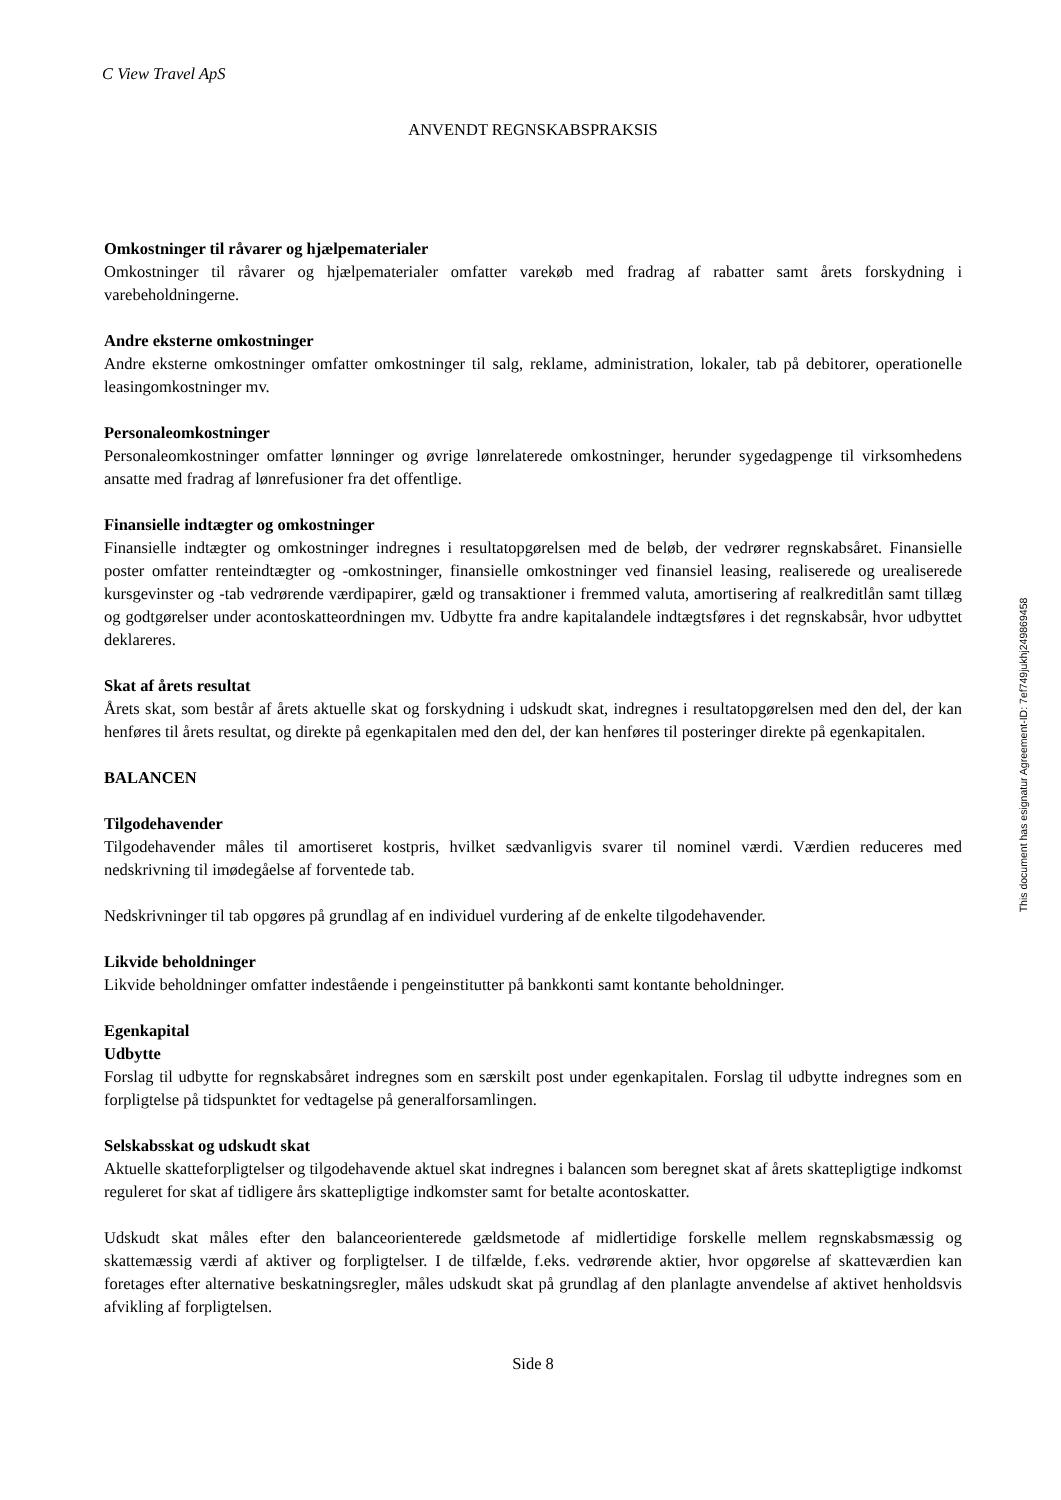C View Travel ApS
ANVENDT REGNSKABSPRAKSIS
Omkostninger til råvarer og hjælpematerialer
Omkostninger til råvarer og hjælpematerialer omfatter varekøb med fradrag af rabatter samt årets forskydning i varebeholdningerne.
Andre eksterne omkostninger
Andre eksterne omkostninger omfatter omkostninger til salg, reklame, administration, lokaler, tab på debitorer, operationelle leasingomkostninger mv.
Personaleomkostninger
Personaleomkostninger omfatter lønninger og øvrige lønrelaterede omkostninger, herunder sygedagpenge til virksomhedens ansatte med fradrag af lønrefusioner fra det offentlige.
Finansielle indtægter og omkostninger
Finansielle indtægter og omkostninger indregnes i resultatopgørelsen med de beløb, der vedrører regnskabsåret. Finansielle poster omfatter renteindtægter og -omkostninger, finansielle omkostninger ved finansiel leasing, realiserede og urealiserede kursgevinster og -tab vedrørende værdipapirer, gæld og transaktioner i fremmed valuta, amortisering af realkreditlån samt tillæg og godtgørelser under acontoskatteordningen mv. Udbytte fra andre kapitalandele indtægtsføres i det regnskabsår, hvor udbyttet deklareres.
Skat af årets resultat
Årets skat, som består af årets aktuelle skat og forskydning i udskudt skat, indregnes i resultatopgørelsen med den del, der kan henføres til årets resultat, og direkte på egenkapitalen med den del, der kan henføres til posteringer direkte på egenkapitalen.
BALANCEN
Tilgodehavender
Tilgodehavender måles til amortiseret kostpris, hvilket sædvanligvis svarer til nominel værdi. Værdien reduceres med nedskrivning til imødegåelse af forventede tab.
Nedskrivninger til tab opgøres på grundlag af en individuel vurdering af de enkelte tilgodehavender.
Likvide beholdninger
Likvide beholdninger omfatter indestående i pengeinstitutter på bankkonti samt kontante beholdninger.
Egenkapital
Udbytte
Forslag til udbytte for regnskabsåret indregnes som en særskilt post under egenkapitalen. Forslag til udbytte indregnes som en forpligtelse på tidspunktet for vedtagelse på generalforsamlingen.
Selskabsskat og udskudt skat
Aktuelle skatteforpligtelser og tilgodehavende aktuel skat indregnes i balancen som beregnet skat af årets skattepligtige indkomst reguleret for skat af tidligere års skattepligtige indkomster samt for betalte acontoskatter.
Udskudt skat måles efter den balanceorienterede gældsmetode af midlertidige forskelle mellem regnskabsmæssig og skattemæssig værdi af aktiver og forpligtelser. I de tilfælde, f.eks. vedrørende aktier, hvor opgørelse af skatteværdien kan foretages efter alternative beskatningsregler, måles udskudt skat på grundlag af den planlagte anvendelse af aktivet henholdsvis afvikling af forpligtelsen.
Side 8
This document has esignatur Agreement-ID: 7ef749jukhj249869458